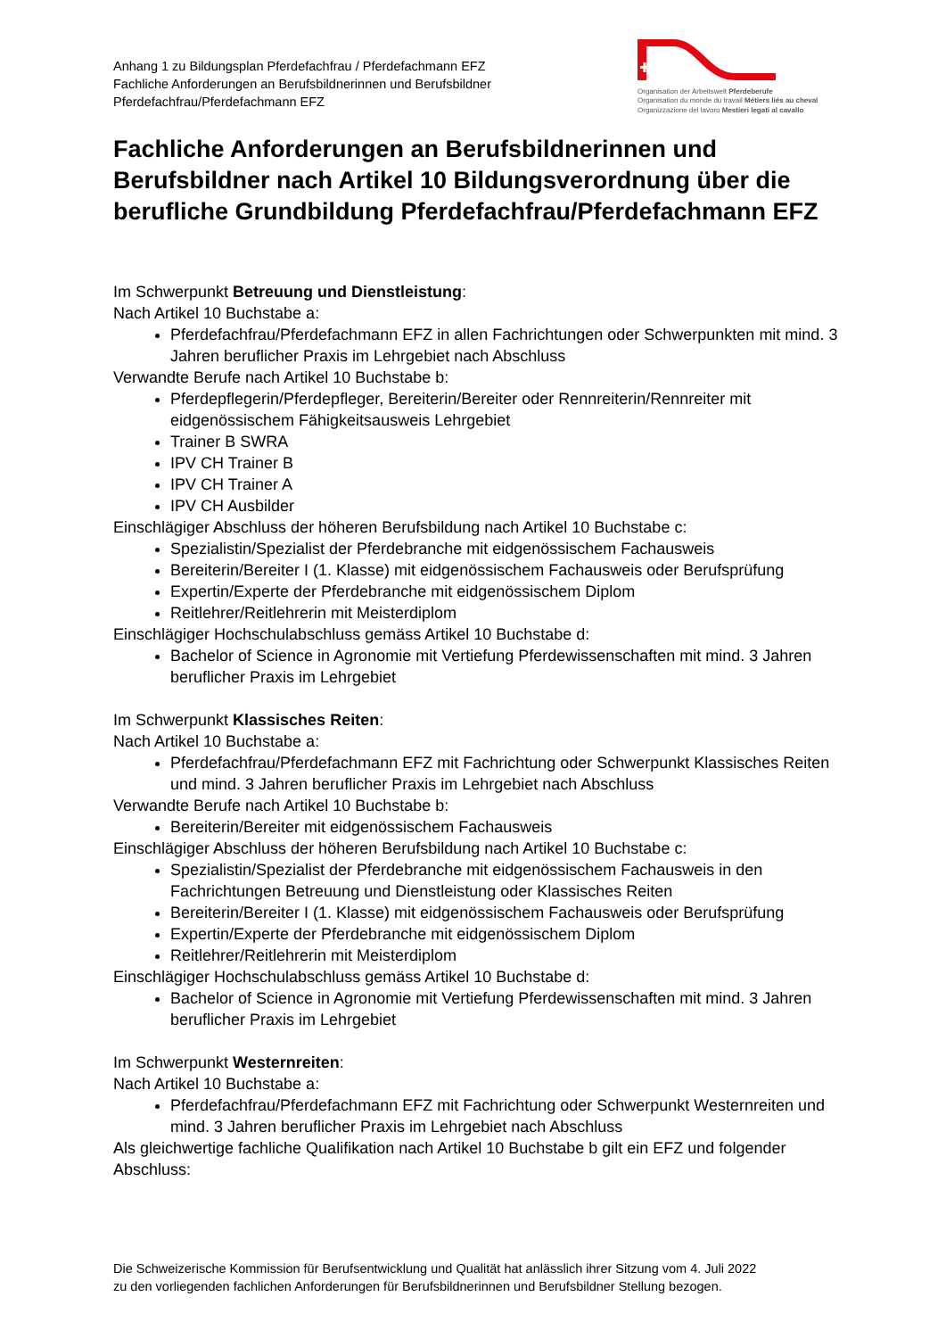Anhang 1 zu Bildungsplan Pferdefachfrau / Pferdefachmann EFZ
Fachliche Anforderungen an Berufsbildnerinnen und Berufsbildner
Pferdefachfrau/Pferdefachmann EFZ
Organisation der Arbeitswelt Pferdeberufe
Organisation du monde du travail Métiers liés au cheval
Organizzazione del lavoro Mestieri legati al cavallo
Fachliche Anforderungen an Berufsbildnerinnen und Berufsbildner nach Artikel 10 Bildungsverordnung über die berufliche Grundbildung Pferdefachfrau/Pferdefachmann EFZ
Im Schwerpunkt Betreuung und Dienstleistung:
Nach Artikel 10 Buchstabe a:
Pferdefachfrau/Pferdefachmann EFZ in allen Fachrichtungen oder Schwerpunkten mit mind. 3 Jahren beruflicher Praxis im Lehrgebiet nach Abschluss
Verwandte Berufe nach Artikel 10 Buchstabe b:
Pferdepflegerin/Pferdepfleger, Bereiterin/Bereiter oder Rennreiterin/Rennreiter mit eidgenössischem Fähigkeitsausweis Lehrgebiet
Trainer B SWRA
IPV CH Trainer B
IPV CH Trainer A
IPV CH Ausbilder
Einschlägiger Abschluss der höheren Berufsbildung nach Artikel 10 Buchstabe c:
Spezialistin/Spezialist der Pferdebranche mit eidgenössischem Fachausweis
Bereiterin/Bereiter I (1. Klasse) mit eidgenössischem Fachausweis oder Berufsprüfung
Expertin/Experte der Pferdebranche mit eidgenössischem Diplom
Reitlehrer/Reitlehrerin mit Meisterdiplom
Einschlägiger Hochschulabschluss gemäss Artikel 10 Buchstabe d:
Bachelor of Science in Agronomie mit Vertiefung Pferdewissenschaften mit mind. 3 Jahren beruflicher Praxis im Lehrgebiet
Im Schwerpunkt Klassisches Reiten:
Nach Artikel 10 Buchstabe a:
Pferdefachfrau/Pferdefachmann EFZ mit Fachrichtung oder Schwerpunkt Klassisches Reiten und mind. 3 Jahren beruflicher Praxis im Lehrgebiet nach Abschluss
Verwandte Berufe nach Artikel 10 Buchstabe b:
Bereiterin/Bereiter mit eidgenössischem Fachausweis
Einschlägiger Abschluss der höheren Berufsbildung nach Artikel 10 Buchstabe c:
Spezialistin/Spezialist der Pferdebranche mit eidgenössischem Fachausweis in den Fachrichtungen Betreuung und Dienstleistung oder Klassisches Reiten
Bereiterin/Bereiter I (1. Klasse) mit eidgenössischem Fachausweis oder Berufsprüfung
Expertin/Experte der Pferdebranche mit eidgenössischem Diplom
Reitlehrer/Reitlehrerin mit Meisterdiplom
Einschlägiger Hochschulabschluss gemäss Artikel 10 Buchstabe d:
Bachelor of Science in Agronomie mit Vertiefung Pferdewissenschaften mit mind. 3 Jahren beruflicher Praxis im Lehrgebiet
Im Schwerpunkt Westernreiten:
Nach Artikel 10 Buchstabe a:
Pferdefachfrau/Pferdefachmann EFZ mit Fachrichtung oder Schwerpunkt Westernreiten und mind. 3 Jahren beruflicher Praxis im Lehrgebiet nach Abschluss
Als gleichwertige fachliche Qualifikation nach Artikel 10 Buchstabe b gilt ein EFZ und folgender Abschluss:
Die Schweizerische Kommission für Berufsentwicklung und Qualität hat anlässlich ihrer Sitzung vom 4. Juli 2022
zu den vorliegenden fachlichen Anforderungen für Berufsbildnerinnen und Berufsbildner Stellung bezogen.